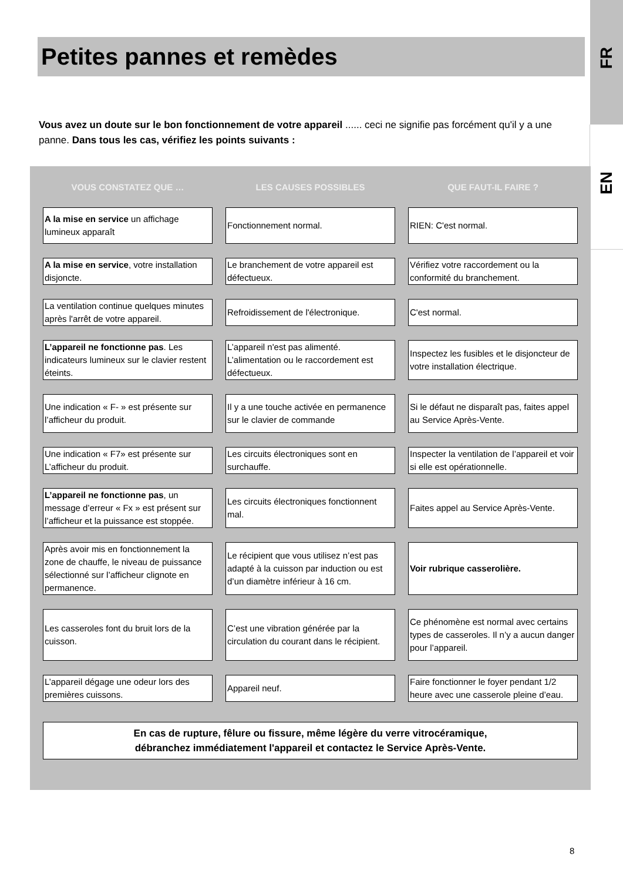FR
EN
Petites pannes et remèdes
Vous avez un doute sur le bon fonctionnement de votre appareil ...... ceci ne signifie pas forcément qu'il y a une panne. Dans tous les cas, vérifiez les points suivants :
| VOUS CONSTATEZ QUE … | LES CAUSES POSSIBLES | QUE FAUT-IL FAIRE ? |
| --- | --- | --- |
| A la mise en service un affichage lumineux apparaît | Fonctionnement normal. | RIEN: C'est normal. |
| A la mise en service , votre installation disjoncte. | Le branchement de votre appareil est défectueux. | Vérifiez votre raccordement ou la conformité du branchement. |
| La ventilation continue quelques minutes après l'arrêt de votre appareil. | Refroidissement de l'électronique. | C'est normal. |
| L’appareil ne fonctionne pas . Les indicateurs lumineux sur le clavier restent éteints. | L’appareil n'est pas alimenté. L’alimentation ou le raccordement est défectueux. | Inspectez les fusibles et le disjoncteur de votre installation électrique. |
| Une indication « F- » est présente sur l’afficheur du produit. | Il y a une touche activée en permanence sur le clavier de commande | Si le défaut ne disparaît pas, faites appel au Service Après-Vente. |
| Une indication « F7» est présente sur L’afficheur du produit. | Les circuits électroniques sont en surchauffe. | Inspecter la ventilation de l’appareil et voir si elle est opérationnelle. |
| L’appareil ne fonctionne pas , un message d’erreur « Fx » est présent sur l’afficheur et la puissance est stoppée. | Les circuits électroniques fonctionnent mal. | Faites appel au Service Après-Vente. |
| Après avoir mis en fonctionnement la zone de chauffe, le niveau de puissance sélectionné sur l’afficheur clignote en permanence. | Le récipient que vous utilisez n’est pas adapté à la cuisson par induction ou est d’un diamètre inférieur à 16 cm. | Voir rubrique casserolière. |
| Les casseroles font du bruit lors de la cuisson. | C’est une vibration générée par la circulation du courant dans le récipient. | Ce phénomène est normal avec certains types de casseroles. Il n’y a aucun danger pour l’appareil. |
| L’appareil dégage une odeur lors des premières cuissons. | Appareil neuf. | Faire fonctionner le foyer pendant 1/2 heure avec une casserole pleine d’eau. |
En cas de rupture, fêlure ou fissure, même légère du verre vitrocéramique,
débranchez immédiatement l'appareil et contactez le Service Après-Vente.
8